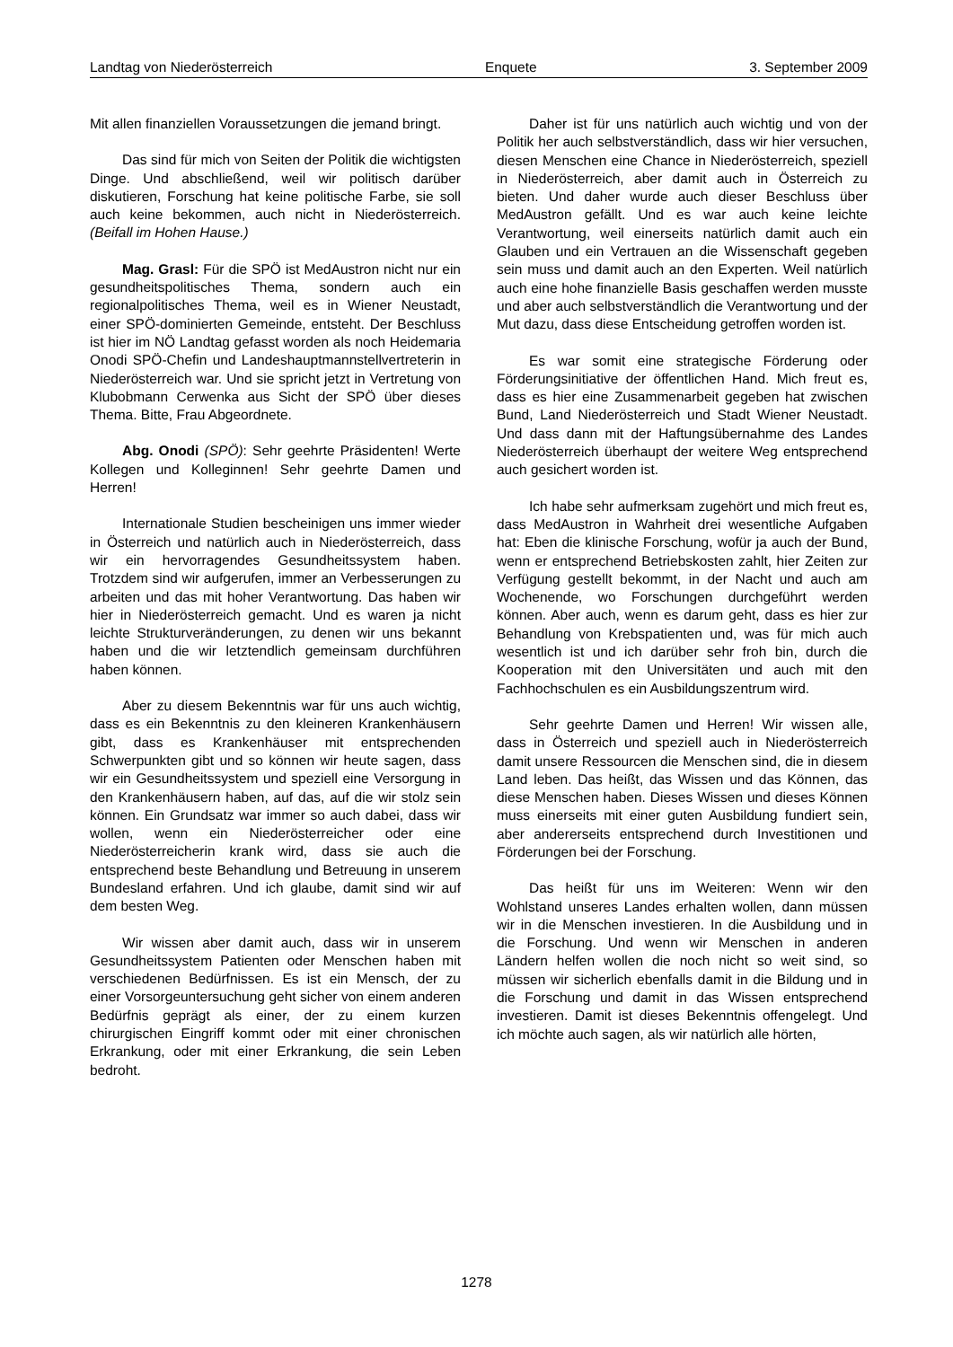Landtag von Niederösterreich Enquete 3. September 2009
Mit allen finanziellen Voraussetzungen die jemand bringt.
Das sind für mich von Seiten der Politik die wichtigsten Dinge. Und abschließend, weil wir politisch darüber diskutieren, Forschung hat keine politische Farbe, sie soll auch keine bekommen, auch nicht in Niederösterreich. (Beifall im Hohen Hause.)
Mag. Grasl: Für die SPÖ ist MedAustron nicht nur ein gesundheitspolitisches Thema, sondern auch ein regionalpolitisches Thema, weil es in Wiener Neustadt, einer SPÖ-dominierten Gemeinde, entsteht. Der Beschluss ist hier im NÖ Landtag gefasst worden als noch Heidemaria Onodi SPÖ-Chefin und Landeshauptmannstellvertreterin in Niederösterreich war. Und sie spricht jetzt in Vertretung von Klubobmann Cerwenka aus Sicht der SPÖ über dieses Thema. Bitte, Frau Abgeordnete.
Abg. Onodi (SPÖ): Sehr geehrte Präsidenten! Werte Kollegen und Kolleginnen! Sehr geehrte Damen und Herren!
Internationale Studien bescheinigen uns immer wieder in Österreich und natürlich auch in Niederösterreich, dass wir ein hervorragendes Gesundheitssystem haben. Trotzdem sind wir aufgerufen, immer an Verbesserungen zu arbeiten und das mit hoher Verantwortung. Das haben wir hier in Niederösterreich gemacht. Und es waren ja nicht leichte Strukturveränderungen, zu denen wir uns bekannt haben und die wir letztendlich gemeinsam durchführen haben können.
Aber zu diesem Bekenntnis war für uns auch wichtig, dass es ein Bekenntnis zu den kleineren Krankenhäusern gibt, dass es Krankenhäuser mit entsprechenden Schwerpunkten gibt und so können wir heute sagen, dass wir ein Gesundheitssystem und speziell eine Versorgung in den Krankenhäusern haben, auf das, auf die wir stolz sein können. Ein Grundsatz war immer so auch dabei, dass wir wollen, wenn ein Niederösterreicher oder eine Niederösterreicherin krank wird, dass sie auch die entsprechend beste Behandlung und Betreuung in unserem Bundesland erfahren. Und ich glaube, damit sind wir auf dem besten Weg.
Wir wissen aber damit auch, dass wir in unserem Gesundheitssystem Patienten oder Menschen haben mit verschiedenen Bedürfnissen. Es ist ein Mensch, der zu einer Vorsorgeuntersuchung geht sicher von einem anderen Bedürfnis geprägt als einer, der zu einem kurzen chirurgischen Eingriff kommt oder mit einer chronischen Erkrankung, oder mit einer Erkrankung, die sein Leben bedroht.
Daher ist für uns natürlich auch wichtig und von der Politik her auch selbstverständlich, dass wir hier versuchen, diesen Menschen eine Chance in Niederösterreich, speziell in Niederösterreich, aber damit auch in Österreich zu bieten. Und daher wurde auch dieser Beschluss über MedAustron gefällt. Und es war auch keine leichte Verantwortung, weil einerseits natürlich damit auch ein Glauben und ein Vertrauen an die Wissenschaft gegeben sein muss und damit auch an den Experten. Weil natürlich auch eine hohe finanzielle Basis geschaffen werden musste und aber auch selbstverständlich die Verantwortung und der Mut dazu, dass diese Entscheidung getroffen worden ist.
Es war somit eine strategische Förderung oder Förderungsinitiative der öffentlichen Hand. Mich freut es, dass es hier eine Zusammenarbeit gegeben hat zwischen Bund, Land Niederösterreich und Stadt Wiener Neustadt. Und dass dann mit der Haftungsübernahme des Landes Niederösterreich überhaupt der weitere Weg entsprechend auch gesichert worden ist.
Ich habe sehr aufmerksam zugehört und mich freut es, dass MedAustron in Wahrheit drei wesentliche Aufgaben hat: Eben die klinische Forschung, wofür ja auch der Bund, wenn er entsprechend Betriebskosten zahlt, hier Zeiten zur Verfügung gestellt bekommt, in der Nacht und auch am Wochenende, wo Forschungen durchgeführt werden können. Aber auch, wenn es darum geht, dass es hier zur Behandlung von Krebspatienten und, was für mich auch wesentlich ist und ich darüber sehr froh bin, durch die Kooperation mit den Universitäten und auch mit den Fachhochschulen es ein Ausbildungszentrum wird.
Sehr geehrte Damen und Herren! Wir wissen alle, dass in Österreich und speziell auch in Niederösterreich damit unsere Ressourcen die Menschen sind, die in diesem Land leben. Das heißt, das Wissen und das Können, das diese Menschen haben. Dieses Wissen und dieses Können muss einerseits mit einer guten Ausbildung fundiert sein, aber andererseits entsprechend durch Investitionen und Förderungen bei der Forschung.
Das heißt für uns im Weiteren: Wenn wir den Wohlstand unseres Landes erhalten wollen, dann müssen wir in die Menschen investieren. In die Ausbildung und in die Forschung. Und wenn wir Menschen in anderen Ländern helfen wollen die noch nicht so weit sind, so müssen wir sicherlich ebenfalls damit in die Bildung und in die Forschung und damit in das Wissen entsprechend investieren. Damit ist dieses Bekenntnis offengelegt. Und ich möchte auch sagen, als wir natürlich alle hörten,
1278